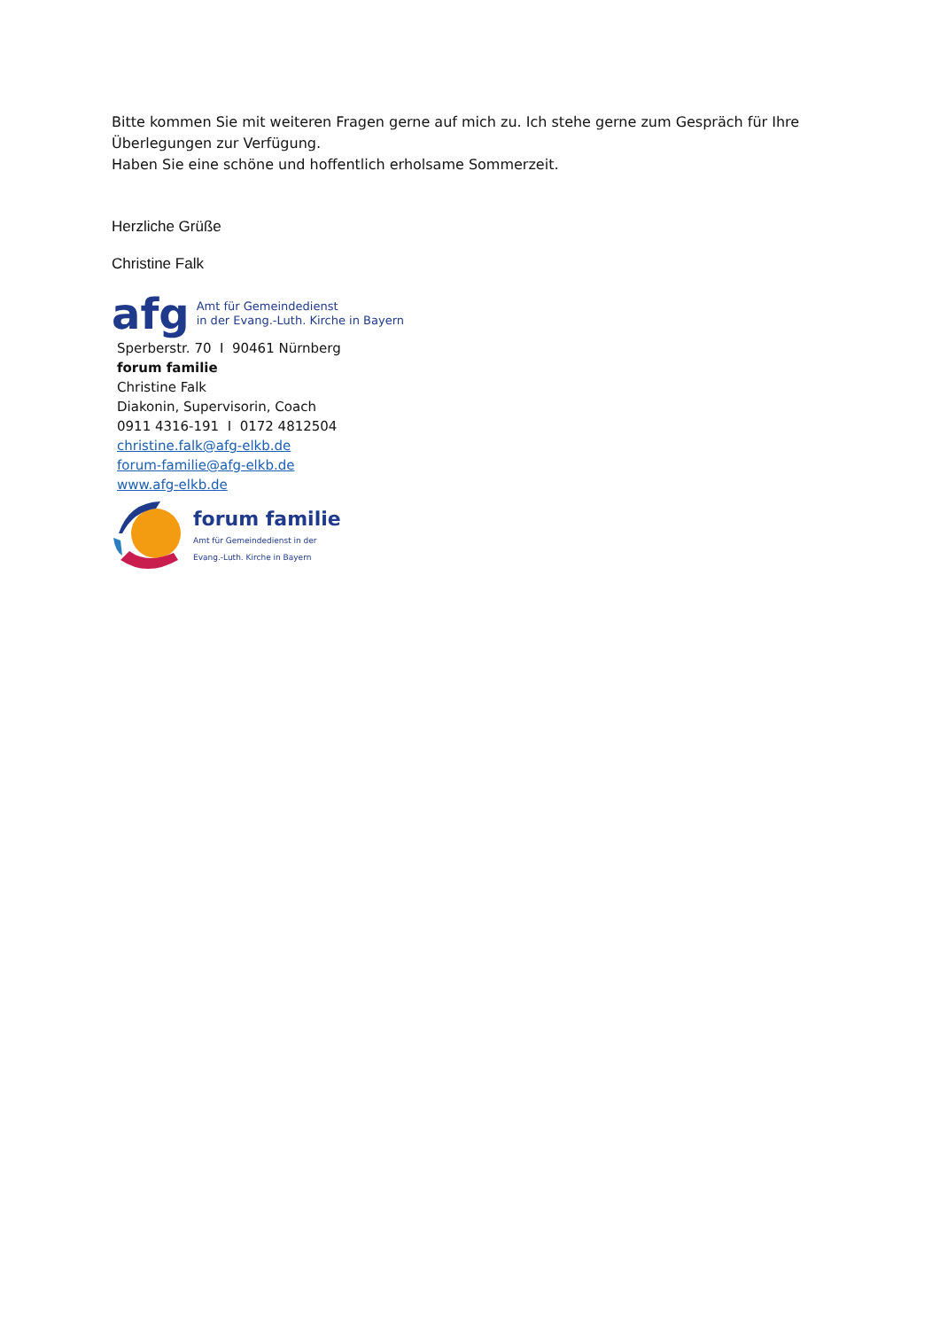Bitte kommen Sie mit weiteren Fragen gerne auf mich zu. Ich stehe gerne zum Gespräch für Ihre
Überlegungen zur Verfügung.
Haben Sie eine schöne und hoffentlich erholsame Sommerzeit.
Herzliche Grüße
Christine Falk
afg Amt für Gemeindedienst
in der Evang.-Luth. Kirche in Bayern
Sperberstr. 70 I 90461 Nürnberg
forum familie
Christine Falk
Diakonin, Supervisorin, Coach
0911 4316-191 I 0172 4812504
christine.falk@afg-elkb.de
forum-familie@afg-elkb.de
www.afg-elkb.de
forum familie
Amt für Gemeindedienst in der
Evang.-Luth. Kirche in Bayern